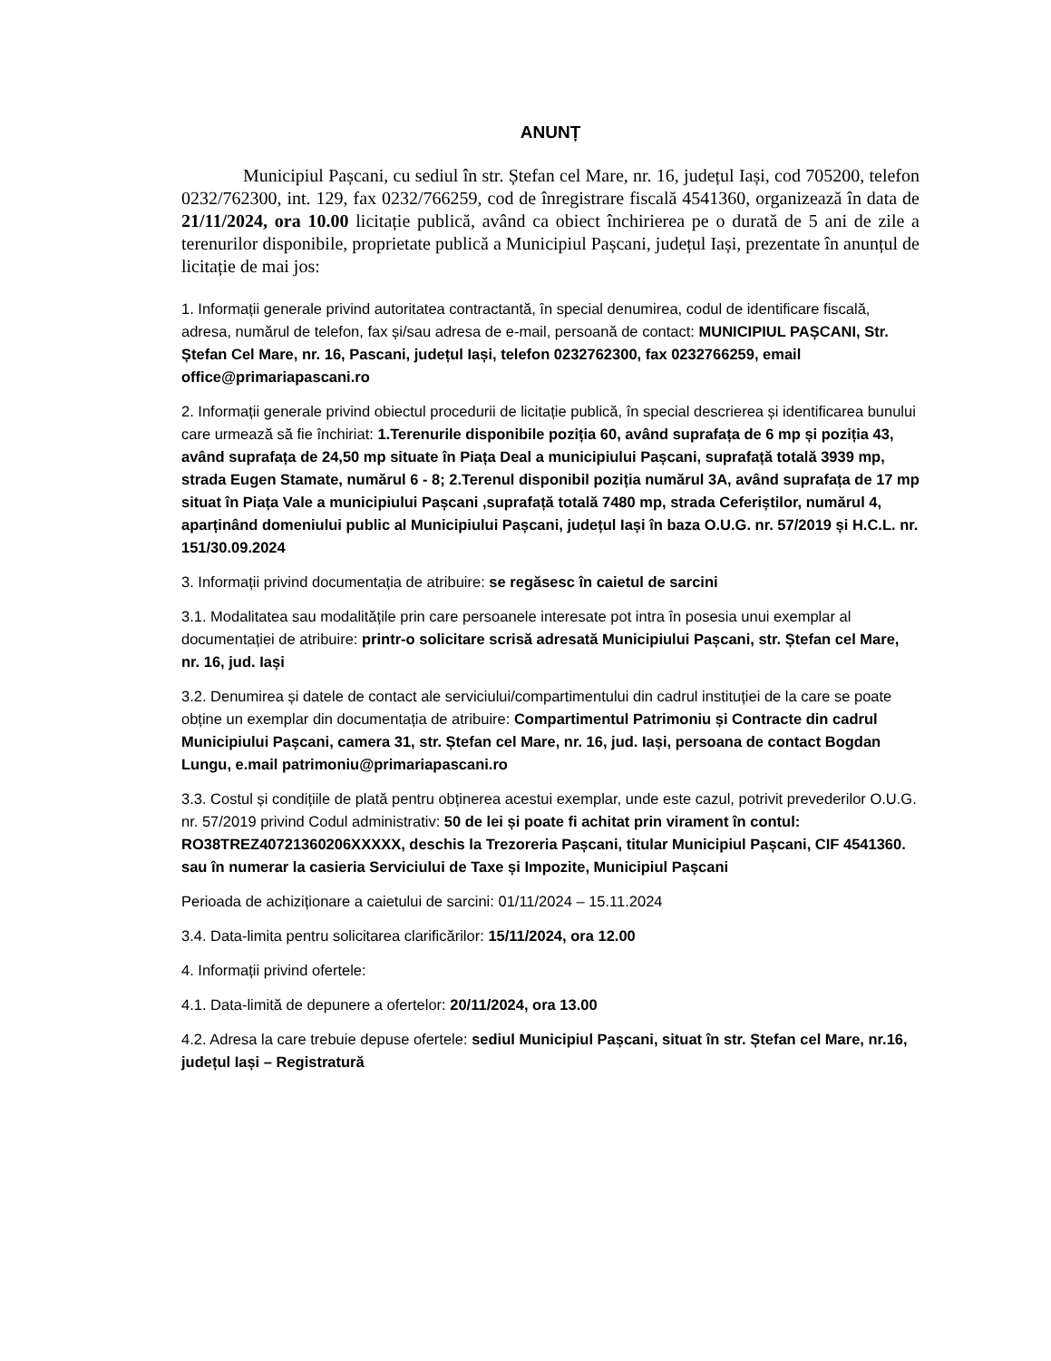ANUNȚ
Municipiul Pașcani, cu sediul în str. Ștefan cel Mare, nr. 16, județul Iași, cod 705200, telefon 0232/762300, int. 129, fax 0232/766259, cod de înregistrare fiscală 4541360, organizează în data de 21/11/2024, ora 10.00 licitație publică, având ca obiect închirierea pe o durată de 5 ani de zile a terenurilor disponibile, proprietate publică a Municipiul Pașcani, județul Iași, prezentate în anunțul de licitație de mai jos:
1. Informații generale privind autoritatea contractantă, în special denumirea, codul de identificare fiscală, adresa, numărul de telefon, fax și/sau adresa de e-mail, persoană de contact: MUNICIPIUL PAȘCANI, Str. Ștefan Cel Mare, nr. 16, Pascani, județul Iași, telefon 0232762300, fax 0232766259, email office@primariapascani.ro
2. Informații generale privind obiectul procedurii de licitație publică, în special descrierea și identificarea bunului care urmează să fie închiriat: 1.Terenurile disponibile poziția 60, având suprafața de 6 mp și poziția 43, având suprafața de 24,50 mp situate în Piața Deal a municipiului Pașcani, suprafață totală 3939 mp, strada Eugen Stamate, numărul 6 - 8; 2.Terenul disponibil poziția numărul 3A, având suprafața de 17 mp situat în Piața Vale a municipiului Pașcani ,suprafață totală 7480 mp, strada Ceferiștilor, numărul 4, aparținând domeniului public al Municipiului Pașcani, județul Iași în baza O.U.G. nr. 57/2019 și H.C.L. nr. 151/30.09.2024
3. Informații privind documentația de atribuire: se regăsesc în caietul de sarcini
3.1. Modalitatea sau modalitățile prin care persoanele interesate pot intra în posesia unui exemplar al documentației de atribuire: printr-o solicitare scrisă adresată Municipiului Pașcani, str. Ștefan cel Mare, nr. 16, jud. Iași
3.2. Denumirea și datele de contact ale serviciului/compartimentului din cadrul instituției de la care se poate obține un exemplar din documentația de atribuire: Compartimentul Patrimoniu și Contracte din cadrul Municipiului Pașcani, camera 31, str. Ștefan cel Mare, nr. 16, jud. Iași, persoana de contact Bogdan Lungu, e.mail patrimoniu@primariapascani.ro
3.3. Costul și condițiile de plată pentru obținerea acestui exemplar, unde este cazul, potrivit prevederilor O.U.G. nr. 57/2019 privind Codul administrativ: 50 de lei și poate fi achitat prin virament în contul: RO38TREZ40721360206XXXXX, deschis la Trezoreria Pașcani, titular Municipiul Pașcani, CIF 4541360. sau în numerar la casieria Serviciului de Taxe și Impozite, Municipiul Pașcani
Perioada de achiziționare a caietului de sarcini: 01/11/2024 – 15.11.2024
3.4. Data-limita pentru solicitarea clarificărilor: 15/11/2024, ora 12.00
4. Informații privind ofertele:
4.1. Data-limită de depunere a ofertelor: 20/11/2024, ora 13.00
4.2. Adresa la care trebuie depuse ofertele: sediul Municipiul Pașcani, situat în str. Ștefan cel Mare, nr.16, județul Iași – Registratură